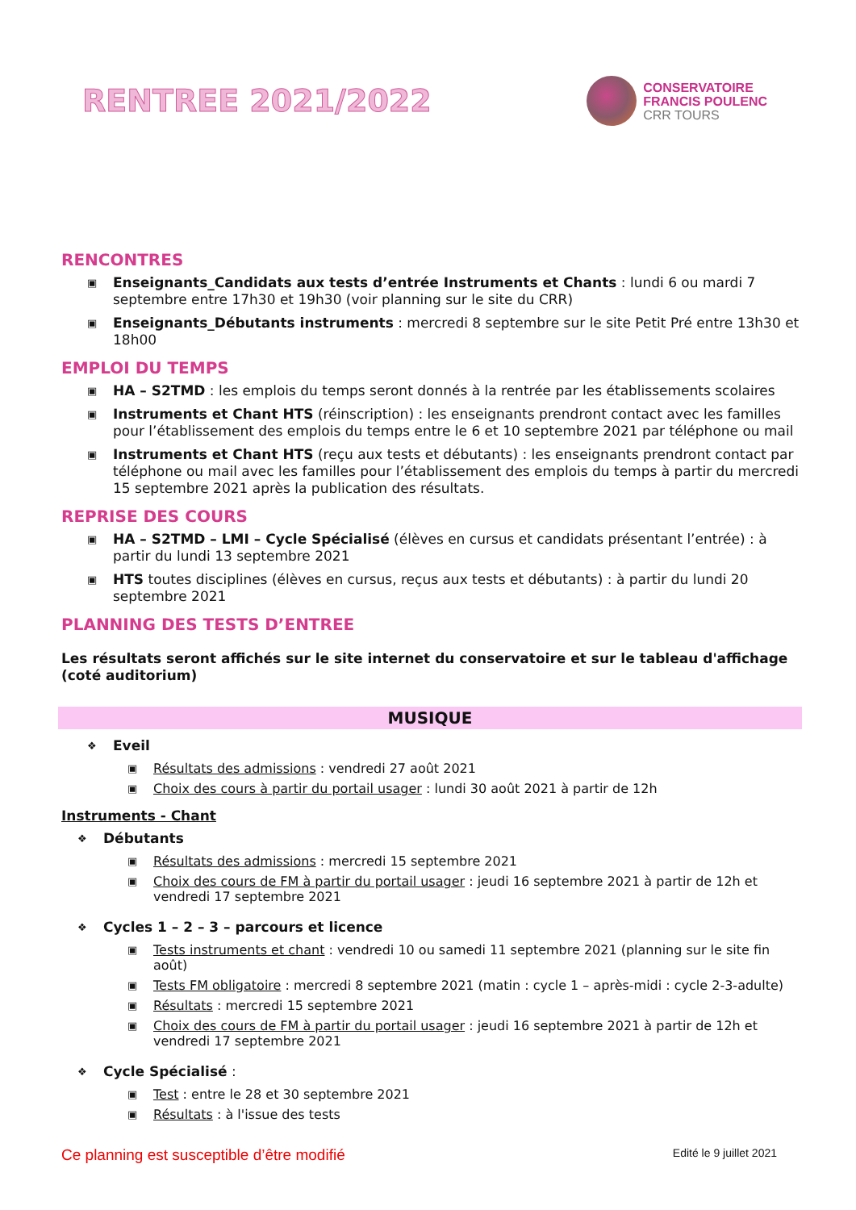RENTREE 2021/2022
CONSERVATOIRE
FRANCIS POULENC
CRR TOURS
RENCONTRES
▣ Enseignants_Candidats aux tests d’entrée Instruments et Chants : lundi 6 ou mardi 7 septembre entre 17h30 et 19h30 (voir planning sur le site du CRR)
▣ Enseignants_Débutants instruments : mercredi 8 septembre sur le site Petit Pré entre 13h30 et 18h00
EMPLOI DU TEMPS
▣ HA – S2TMD : les emplois du temps seront donnés à la rentrée par les établissements scolaires
▣ Instruments et Chant HTS (réinscription) : les enseignants prendront contact avec les familles pour l’établissement des emplois du temps entre le 6 et 10 septembre 2021 par téléphone ou mail
▣ Instruments et Chant HTS (reçu aux tests et débutants) : les enseignants prendront contact par téléphone ou mail avec les familles pour l’établissement des emplois du temps à partir du mercredi 15 septembre 2021 après la publication des résultats.
REPRISE DES COURS
▣ HA – S2TMD – LMI – Cycle Spécialisé (élèves en cursus et candidats présentant l’entrée) : à partir du lundi 13 septembre 2021
▣ HTS toutes disciplines (élèves en cursus, reçus aux tests et débutants) : à partir du lundi 20 septembre 2021
PLANNING DES TESTS D’ENTREE
Les résultats seront affichés sur le site internet du conservatoire et sur le tableau d'affichage (coté auditorium)
MUSIQUE
❖ Eveil
▣ Résultats des admissions : vendredi 27 août 2021
▣ Choix des cours à partir du portail usager : lundi 30 août 2021 à partir de 12h
Instruments - Chant
❖ Débutants
▣ Résultats des admissions : mercredi 15 septembre 2021
▣ Choix des cours de FM à partir du portail usager : jeudi 16 septembre 2021 à partir de 12h et vendredi 17 septembre 2021
❖ Cycles 1 – 2 – 3 – parcours et licence
▣ Tests instruments et chant : vendredi 10 ou samedi 11 septembre 2021 (planning sur le site fin août)
▣ Tests FM obligatoire : mercredi 8 septembre 2021 (matin : cycle 1 – après-midi : cycle 2-3-adulte)
▣ Résultats : mercredi 15 septembre 2021
▣ Choix des cours de FM à partir du portail usager : jeudi 16 septembre 2021 à partir de 12h et vendredi 17 septembre 2021
❖ Cycle Spécialisé :
▣ Test : entre le 28 et 30 septembre 2021
▣ Résultats : à l'issue des tests
Ce planning est susceptible d’être modifié Edité le 9 juillet 2021